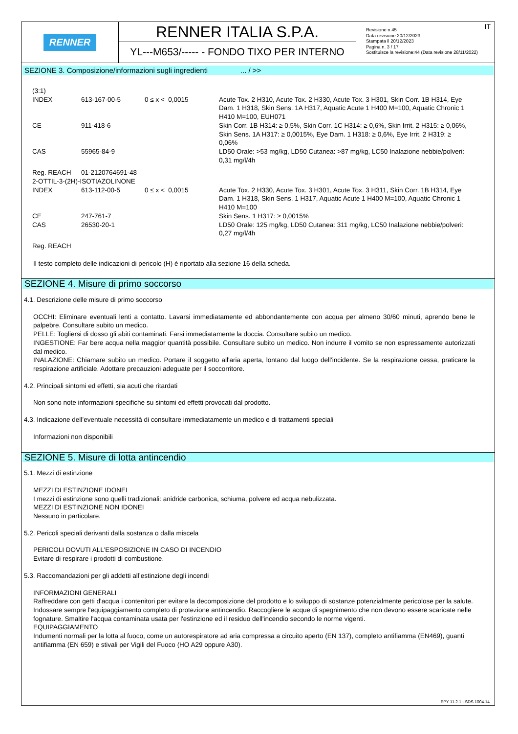RENNER
RENNER ITALIA S.P.A.
YL---M653/----- - FONDO TIXO PER INTERNO
Revisione n.45
Data revisione 20/12/2023
Stampata il 20/12/2023
Pagina n. 3 / 17
Sostituisce la revisione:44 (Data revisione 28/11/2022)
IT
SEZIONE 3. Composizione/informazioni sugli ingredienti ... / >>
| (3:1) | | | |
| INDEX | 613-167-00-5 | 0 ≤ x < 0,0015 | Acute Tox. 2 H310, Acute Tox. 2 H330, Acute Tox. 3 H301, Skin Corr. 1B H314, Eye Dam. 1 H318, Skin Sens. 1A H317, Aquatic Acute 1 H400 M=100, Aquatic Chronic 1 H410 M=100, EUH071 |
| CE | 911-418-6 | | Skin Corr. 1B H314: ≥ 0,5%, Skin Corr. 1C H314: ≥ 0,6%, Skin Irrit. 2 H315: ≥ 0,06%, Skin Sens. 1A H317: ≥ 0,0015%, Eye Dam. 1 H318: ≥ 0,6%, Eye Irrit. 2 H319: ≥ 0,06% |
| CAS | 55965-84-9 | | LD50 Orale: >53 mg/kg, LD50 Cutanea: >87 mg/kg, LC50 Inalazione nebbie/polveri: 0,31 mg/l/4h |
| Reg. REACH | 01-2120764691-48 | | |
| 2-OTTIL-3-(2H)-ISOTIAZOLINONE | | | |
| INDEX | 613-112-00-5 | 0 ≤ x < 0,0015 | Acute Tox. 2 H330, Acute Tox. 3 H301, Acute Tox. 3 H311, Skin Corr. 1B H314, Eye Dam. 1 H318, Skin Sens. 1 H317, Aquatic Acute 1 H400 M=100, Aquatic Chronic 1 H410 M=100 |
| CE | 247-761-7 | | Skin Sens. 1 H317: ≥ 0,0015% |
| CAS | 26530-20-1 | | LD50 Orale: 125 mg/kg, LD50 Cutanea: 311 mg/kg, LC50 Inalazione nebbie/polveri: 0,27 mg/l/4h |
| Reg. REACH | | | |
Il testo completo delle indicazioni di pericolo (H) è riportato alla sezione 16 della scheda.
SEZIONE 4. Misure di primo soccorso
4.1. Descrizione delle misure di primo soccorso
OCCHI: Eliminare eventuali lenti a contatto. Lavarsi immediatamente ed abbondantemente con acqua per almeno 30/60 minuti, aprendo bene le palpebre. Consultare subito un medico.
PELLE: Togliersi di dosso gli abiti contaminati. Farsi immediatamente la doccia. Consultare subito un medico.
INGESTIONE: Far bere acqua nella maggior quantità possibile. Consultare subito un medico. Non indurre il vomito se non espressamente autorizzati dal medico.
INALAZIONE: Chiamare subito un medico. Portare il soggetto all'aria aperta, lontano dal luogo dell'incidente. Se la respirazione cessa, praticare la respirazione artificiale. Adottare precauzioni adeguate per il soccorritore.
4.2. Principali sintomi ed effetti, sia acuti che ritardati
Non sono note informazioni specifiche su sintomi ed effetti provocati dal prodotto.
4.3. Indicazione dell’eventuale necessità di consultare immediatamente un medico e di trattamenti speciali
Informazioni non disponibili
SEZIONE 5. Misure di lotta antincendio
5.1. Mezzi di estinzione
MEZZI DI ESTINZIONE IDONEI
I mezzi di estinzione sono quelli tradizionali: anidride carbonica, schiuma, polvere ed acqua nebulizzata.
MEZZI DI ESTINZIONE NON IDONEI
Nessuno in particolare.
5.2. Pericoli speciali derivanti dalla sostanza o dalla miscela
PERICOLI DOVUTI ALL'ESPOSIZIONE IN CASO DI INCENDIO
Evitare di respirare i prodotti di combustione.
5.3. Raccomandazioni per gli addetti all’estinzione degli incendi
INFORMAZIONI GENERALI
Raffreddare con getti d'acqua i contenitori per evitare la decomposizione del prodotto e lo sviluppo di sostanze potenzialmente pericolose per la salute. Indossare sempre l'equipaggiamento completo di protezione antincendio. Raccogliere le acque di spegnimento che non devono essere scaricate nelle fognature. Smaltire l'acqua contaminata usata per l'estinzione ed il residuo dell'incendio secondo le norme vigenti.
EQUIPAGGIAMENTO
Indumenti normali per la lotta al fuoco, come un autorespiratore ad aria compressa a circuito aperto (EN 137), completo antifiamma (EN469), guanti antifiamma (EN 659) e stivali per Vigili del Fuoco (HO A29 oppure A30).
EPY 11.2.1 - SDS 1004.14